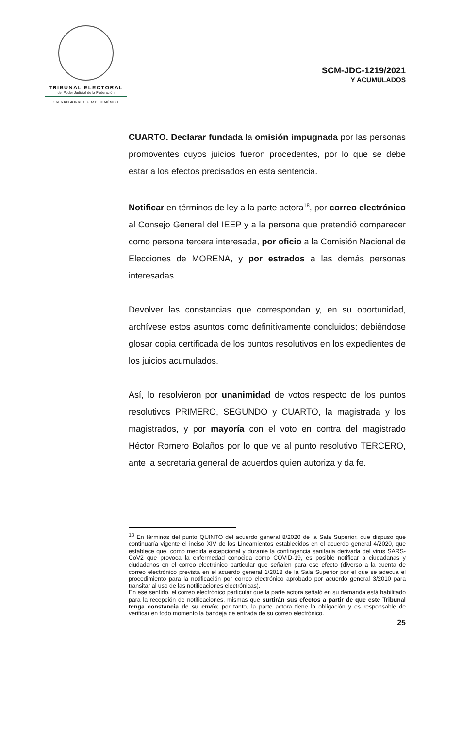TRIBUNAL ELECTORAL
del Poder Judicial de la Federación
SALA REGIONAL CIUDAD DE MÉXICO
SCM-JDC-1219/2021
Y ACUMULADOS
CUARTO. Declarar fundada la omisión impugnada por las personas promoventes cuyos juicios fueron procedentes, por lo que se debe estar a los efectos precisados en esta sentencia.
Notificar en términos de ley a la parte actora<sup>18</sup>, por correo electrónico al Consejo General del IEEP y a la persona que pretendió comparecer como persona tercera interesada, por oficio a la Comisión Nacional de Elecciones de MORENA, y por estrados a las demás personas interesadas
Devolver las constancias que correspondan y, en su oportunidad, archívese estos asuntos como definitivamente concluidos; debiéndose glosar copia certificada de los puntos resolutivos en los expedientes de los juicios acumulados.
Así, lo resolvieron por unanimidad de votos respecto de los puntos resolutivos PRIMERO, SEGUNDO y CUARTO, la magistrada y los magistrados, y por mayoría con el voto en contra del magistrado Héctor Romero Bolaños por lo que ve al punto resolutivo TERCERO, ante la secretaria general de acuerdos quien autoriza y da fe.
<sup>18</sup> En términos del punto QUINTO del acuerdo general 8/2020 de la Sala Superior, que dispuso que continuaría vigente el inciso XIV de los Lineamientos establecidos en el acuerdo general 4/2020, que establece que, como medida excepcional y durante la contingencia sanitaria derivada del virus SARS-CoV2 que provoca la enfermedad conocida como COVID-19, es posible notificar a ciudadanas y ciudadanos en el correo electrónico particular que señalen para ese efecto (diverso a la cuenta de correo electrónico prevista en el acuerdo general 1/2018 de la Sala Superior por el que se adecua el procedimiento para la notificación por correo electrónico aprobado por acuerdo general 3/2010 para transitar al uso de las notificaciones electrónicas).
En ese sentido, el correo electrónico particular que la parte actora señaló en su demanda está habilitado para la recepción de notificaciones, mismas que surtirán sus efectos a partir de que este Tribunal tenga constancia de su envío; por tanto, la parte actora tiene la obligación y es responsable de verificar en todo momento la bandeja de entrada de su correo electrónico.
25